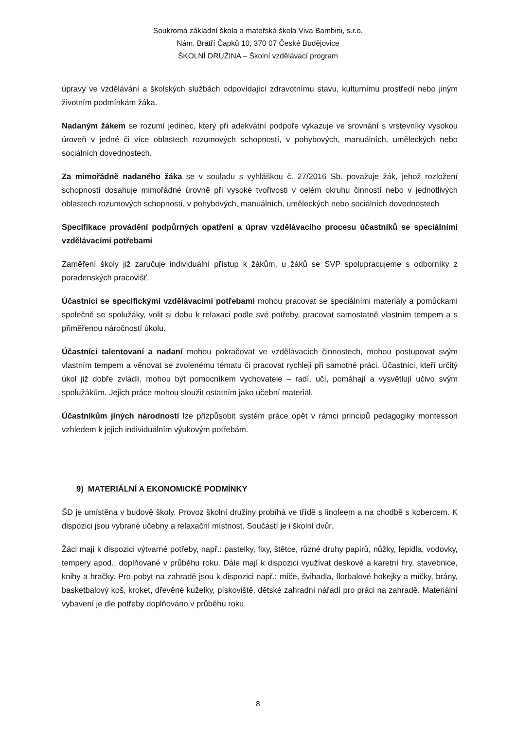Soukromá základní škola a mateřská škola Viva Bambini, s.r.o.
Nám. Bratří Čapků 10, 370 07 České Budějovice
ŠKOLNÍ DRUŽINA – Školní vzdělávací program
úpravy ve vzdělávání a školských službách odpovídající zdravotnímu stavu, kulturnímu prostředí nebo jiným životním podmínkám žáka.
Nadaným žákem se rozumí jedinec, který při adekvátní podpoře vykazuje ve srovnání s vrstevníky vysokou úroveň v jedné či více oblastech rozumových schopností, v pohybových, manuálních, uměleckých nebo sociálních dovednostech.
Za mimořádně nadaného žáka se v souladu s vyhláškou č. 27/2016 Sb. považuje žák, jehož rozložení schopností dosahuje mimořádné úrovně při vysoké tvořivosti v celém okruhu činností nebo v jednotlivých oblastech rozumových schopností, v pohybových, manuálních, uměleckých nebo sociálních dovednostech
Specifikace provádění podpůrných opatření a úprav vzdělávacího procesu účastníků se speciálními vzdělávacími potřebami
Zaměření školy již zaručuje individuální přístup k žákům, u žáků se SVP spolupracujeme s odborníky z poradenských pracovišť.
Účastníci se specifickými vzdělávacími potřebami mohou pracovat se speciálními materiály a pomůckami společně se spolužáky, volit si dobu k relaxaci podle své potřeby, pracovat samostatně vlastním tempem a s přiměřenou náročností úkolu.
Účastníci talentovaní a nadaní mohou pokračovat ve vzdělávacích činnostech, mohou postupovat svým vlastním tempem a věnovat se zvolenému tématu či pracovat rychleji při samotné práci. Účastníci, kteří určitý úkol již dobře zvládli, mohou být pomocníkem vychovatele – radí, učí, pomáhají a vysvětlují učivo svým spolužákům. Jejich práce mohou sloužit ostatním jako učební materiál.
Účastníkům jiných národností lze přizpůsobit systém práce opět v rámci principů pedagogiky montessori vzhledem k jejich individuálním výukovým potřebám.
9) MATERIÁLNÍ A EKONOMICKÉ PODMÍNKY
ŠD je umístěna v budově školy. Provoz školní družiny probíhá ve třídě s linoleem a na chodbě s kobercem. K dispozici jsou vybrané učebny a relaxační místnost. Součástí je i školní dvůr.
Žáci mají k dispozici výtvarné potřeby, např.: pastelky, fixy, štětce, různé druhy papírů, nůžky, lepidla, vodovky, tempery apod., doplňované v průběhu roku. Dále mají k dispozici využívat deskové a karetní hry, stavebnice, knihy a hračky. Pro pobyt na zahradě jsou k dispozici např.: míče, švihadla, florbalové hokejky a míčky, brány, basketbalový koš, kroket, dřevěné kuželky, pískoviště, dětské zahradní nářadí pro práci na zahradě. Materiální vybavení je dle potřeby doplňováno v průběhu roku.
8